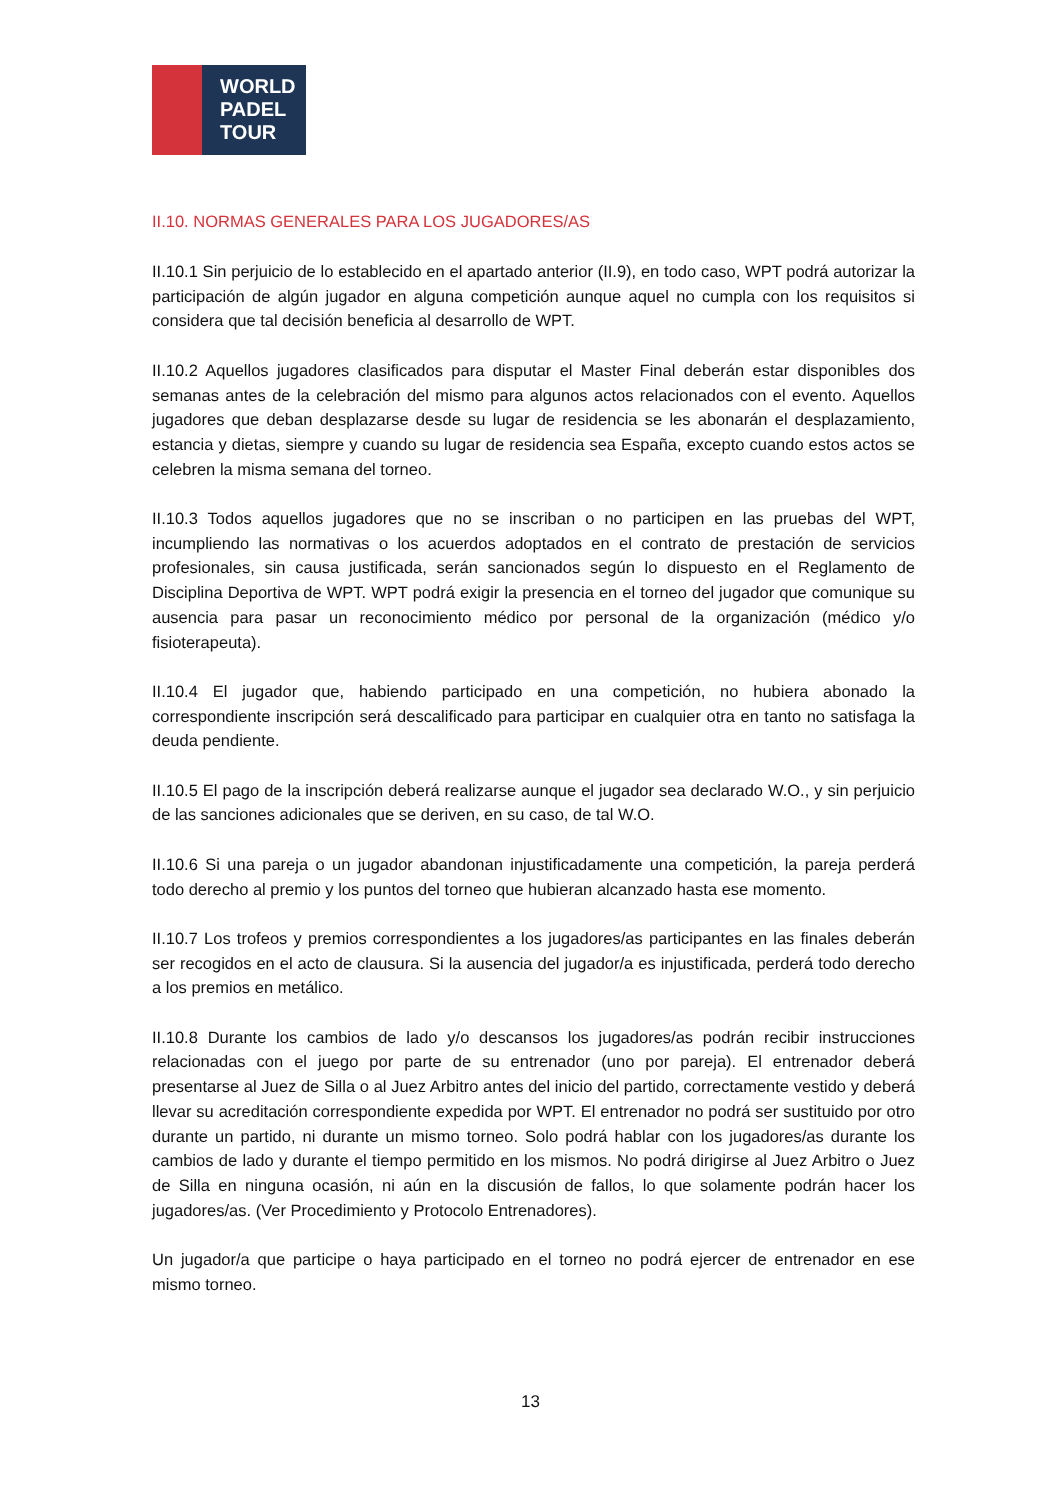WORLD
PADEL
TOUR
II.10. NORMAS GENERALES PARA LOS JUGADORES/AS
II.10.1 Sin perjuicio de lo establecido en el apartado anterior (II.9), en todo caso, WPT podrá autorizar la participación de algún jugador en alguna competición aunque aquel no cumpla con los requisitos si considera que tal decisión beneficia al desarrollo de WPT.
II.10.2 Aquellos jugadores clasificados para disputar el Master Final deberán estar disponibles dos semanas antes de la celebración del mismo para algunos actos relacionados con el evento. Aquellos jugadores que deban desplazarse desde su lugar de residencia se les abonarán el desplazamiento, estancia y dietas, siempre y cuando su lugar de residencia sea España, excepto cuando estos actos se celebren la misma semana del torneo.
II.10.3 Todos aquellos jugadores que no se inscriban o no participen en las pruebas del WPT, incumpliendo las normativas o los acuerdos adoptados en el contrato de prestación de servicios profesionales, sin causa justificada, serán sancionados según lo dispuesto en el Reglamento de Disciplina Deportiva de WPT. WPT podrá exigir la presencia en el torneo del jugador que comunique su ausencia para pasar un reconocimiento médico por personal de la organización (médico y/o fisioterapeuta).
II.10.4 El jugador que, habiendo participado en una competición, no hubiera abonado la correspondiente inscripción será descalificado para participar en cualquier otra en tanto no satisfaga la deuda pendiente.
II.10.5 El pago de la inscripción deberá realizarse aunque el jugador sea declarado W.O., y sin perjuicio de las sanciones adicionales que se deriven, en su caso, de tal W.O.
II.10.6 Si una pareja o un jugador abandonan injustificadamente una competición, la pareja perderá todo derecho al premio y los puntos del torneo que hubieran alcanzado hasta ese momento.
II.10.7 Los trofeos y premios correspondientes a los jugadores/as participantes en las finales deberán ser recogidos en el acto de clausura. Si la ausencia del jugador/a es injustificada, perderá todo derecho a los premios en metálico.
II.10.8 Durante los cambios de lado y/o descansos los jugadores/as podrán recibir instrucciones relacionadas con el juego por parte de su entrenador (uno por pareja). El entrenador deberá presentarse al Juez de Silla o al Juez Arbitro antes del inicio del partido, correctamente vestido y deberá llevar su acreditación correspondiente expedida por WPT. El entrenador no podrá ser sustituido por otro durante un partido, ni durante un mismo torneo. Solo podrá hablar con los jugadores/as durante los cambios de lado y durante el tiempo permitido en los mismos. No podrá dirigirse al Juez Arbitro o Juez de Silla en ninguna ocasión, ni aún en la discusión de fallos, lo que solamente podrán hacer los jugadores/as. (Ver Procedimiento y Protocolo Entrenadores).
Un jugador/a que participe o haya participado en el torneo no podrá ejercer de entrenador en ese mismo torneo.
13